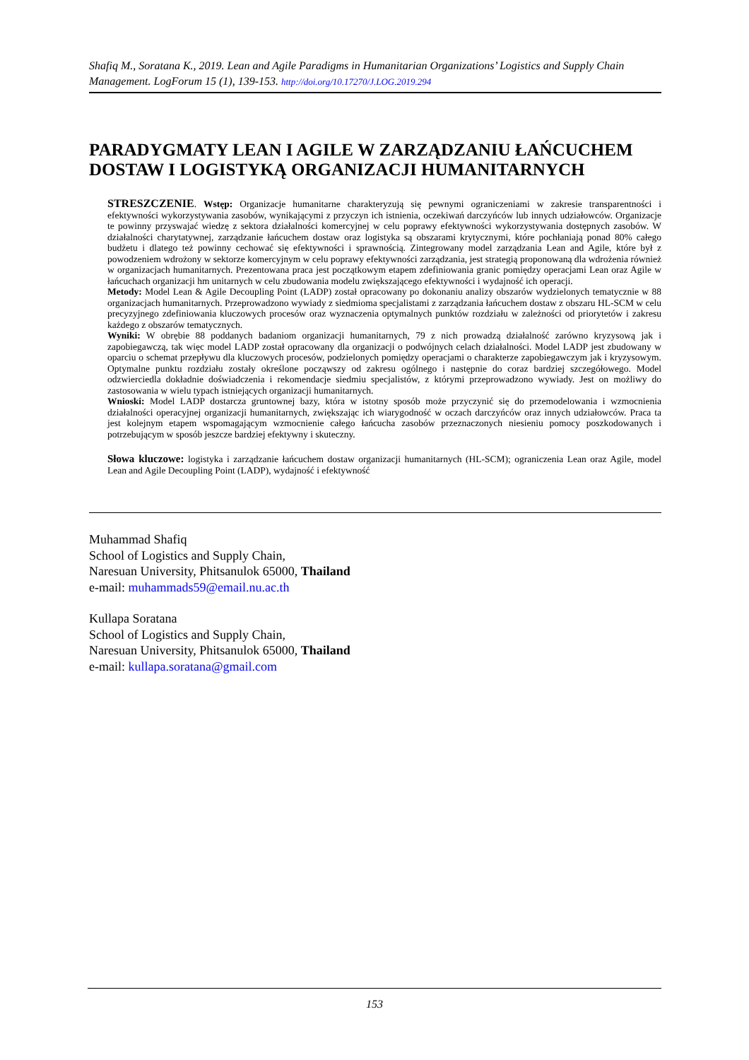Shafiq M., Soratana K., 2019. Lean and Agile Paradigms in Humanitarian Organizations’ Logistics and Supply Chain Management. LogForum 15 (1), 139-153. http://doi.org/10.17270/J.LOG.2019.294
PARADYGMATY LEAN I AGILE W ZARZĄDZANIU ŁAŃCUCHEM DOSTAW I LOGISTYKĄ ORGANIZACJI HUMANITARNYCH
STRESZCZENIE. Wstęp: Organizacje humanitarne charakteryzują się pewnymi ograniczeniami w zakresie transparentności i efektywności wykorzystywania zasobów, wynikającymi z przyczyn ich istnienia, oczekiwań darczyńców lub innych udziałowców. Organizacje te powinny przyswajać wiedzę z sektora działalności komercyjnej w celu poprawy efektywności wykorzystywania dostępnych zasobów. W działalności charytatywnej, zarządzanie łańcuchem dostaw oraz logistyka są obszarami krytycznymi, które pochłaniają ponad 80% całego budżetu i dlatego też powinny cechować się efektywności i sprawnością. Zintegrowany model zarządzania Lean and Agile, które był z powodzeniem wdrożony w sektorze komercyjnym w celu poprawy efektywności zarządzania, jest strategią proponowaną dla wdrożenia również w organizacjach humanitarnych. Prezentowana praca jest początkowym etapem zdefiniowania granic pomiędzy operacjami Lean oraz Agile w łańcuchach organizacji hm unitarnych w celu zbudowania modelu zwiększającego efektywności i wydajność ich operacji.
Metody: Model Lean & Agile Decoupling Point (LADP) został opracowany po dokonaniu analizy obszarów wydzielonych tematycznie w 88 organizacjach humanitarnych. Przeprowadzono wywiady z siedmioma specjalistami z zarządzania łańcuchem dostaw z obszaru HL-SCM w celu precyzyjnego zdefiniowania kluczowych procesów oraz wyznaczenia optymalnych punktów rozdziału w zależności od priorytetów i zakresu każdego z obszarów tematycznych.
Wyniki: W obrębie 88 poddanych badaniom organizacji humanitarnych, 79 z nich prowadzą działalność zarówno kryzysową jak i zapobiegawczą, tak więc model LADP został opracowany dla organizacji o podwójnych celach działalności. Model LADP jest zbudowany w oparciu o schemat przepływu dla kluczowych procesów, podzielonych pomiędzy operacjami o charakterze zapobiegawczym jak i kryzysowym. Optymalne punktu rozdziału zostały określone począwszy od zakresu ogólnego i następnie do coraz bardziej szczegółowego. Model odzwierciedla dokładnie doświadczenia i rekomendacje siedmiu specjalistów, z którymi przeprowadzono wywiady. Jest on możliwy do zastosowania w wielu typach istniejących organizacji humanitarnych.
Wnioski: Model LADP dostarcza gruntownej bazy, która w istotny sposób może przyczynić się do przemodelowania i wzmocnienia działalności operacyjnej organizacji humanitarnych, zwiększając ich wiarygodność w oczach darczyńców oraz innych udziałowców. Praca ta jest kolejnym etapem wspomagającym wzmocnienie całego łańcucha zasobów przeznaczonych niesieniu pomocy poszkodowanych i potrzebującym w sposób jeszcze bardziej efektywny i skuteczny.
Słowa kluczowe: logistyka i zarządzanie łańcuchem dostaw organizacji humanitarnych (HL-SCM); ograniczenia Lean oraz Agile, model Lean and Agile Decoupling Point (LADP), wydajność i efektywność
Muhammad Shafiq
School of Logistics and Supply Chain,
Naresuan University, Phitsanulok 65000, Thailand
e-mail: muhammads59@email.nu.ac.th
Kullapa Soratana
School of Logistics and Supply Chain,
Naresuan University, Phitsanulok 65000, Thailand
e-mail: kullapa.soratana@gmail.com
153